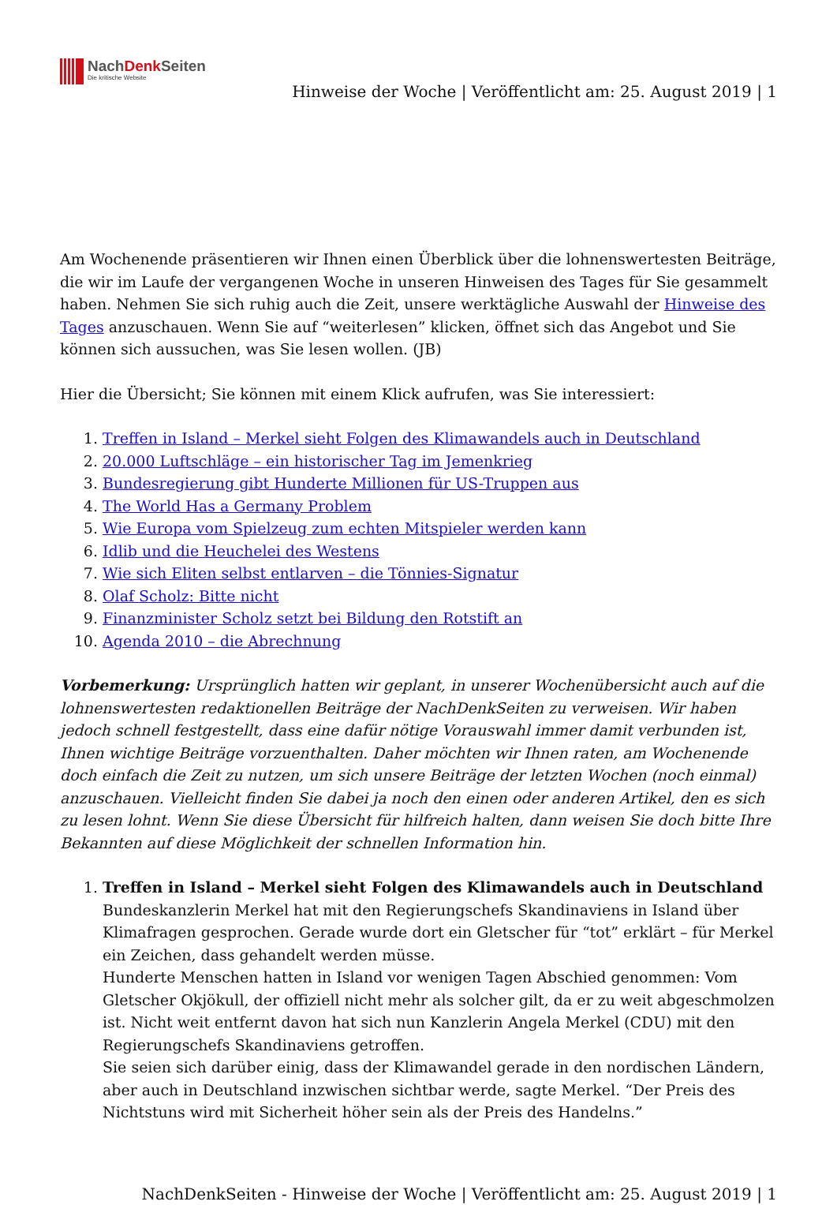NachDenk Seiten
Die kritische Website
Hinweise der Woche | Veröffentlicht am: 25. August 2019 | 1
Am Wochenende präsentieren wir Ihnen einen Überblick über die lohnenswertesten Beiträge, die wir im Laufe der vergangenen Woche in unseren Hinweisen des Tages für Sie gesammelt haben. Nehmen Sie sich ruhig auch die Zeit, unsere werktägliche Auswahl der Hinweise des Tages anzuschauen. Wenn Sie auf “weiterlesen” klicken, öffnet sich das Angebot und Sie können sich aussuchen, was Sie lesen wollen. (JB)
Hier die Übersicht; Sie können mit einem Klick aufrufen, was Sie interessiert:
1. Treffen in Island – Merkel sieht Folgen des Klimawandels auch in Deutschland
2. 20.000 Luftschläge – ein historischer Tag im Jemenkrieg
3. Bundesregierung gibt Hunderte Millionen für US-Truppen aus
4. The World Has a Germany Problem
5. Wie Europa vom Spielzeug zum echten Mitspieler werden kann
6. Idlib und die Heuchelei des Westens
7. Wie sich Eliten selbst entlarven – die Tönnies-Signatur
8. Olaf Scholz: Bitte nicht
9. Finanzminister Scholz setzt bei Bildung den Rotstift an
10. Agenda 2010 – die Abrechnung
Vorbemerkung: Ursprünglich hatten wir geplant, in unserer Wochenübersicht auch auf die lohnenswertesten redaktionellen Beiträge der NachDenkSeiten zu verweisen. Wir haben jedoch schnell festgestellt, dass eine dafür nötige Vorauswahl immer damit verbunden ist, Ihnen wichtige Beiträge vorzuenthalten. Daher möchten wir Ihnen raten, am Wochenende doch einfach die Zeit zu nutzen, um sich unsere Beiträge der letzten Wochen (noch einmal) anzuschauen. Vielleicht finden Sie dabei ja noch den einen oder anderen Artikel, den es sich zu lesen lohnt. Wenn Sie diese Übersicht für hilfreich halten, dann weisen Sie doch bitte Ihre Bekannten auf diese Möglichkeit der schnellen Information hin.
1. Treffen in Island – Merkel sieht Folgen des Klimawandels auch in Deutschland
Bundeskanzlerin Merkel hat mit den Regierungschefs Skandinaviens in Island über Klimafragen gesprochen. Gerade wurde dort ein Gletscher für “tot” erklärt – für Merkel ein Zeichen, dass gehandelt werden müsse.
Hunderte Menschen hatten in Island vor wenigen Tagen Abschied genommen: Vom Gletscher Okjökull, der offiziell nicht mehr als solcher gilt, da er zu weit abgeschmolzen ist. Nicht weit entfernt davon hat sich nun Kanzlerin Angela Merkel (CDU) mit den Regierungschefs Skandinaviens getroffen.
Sie seien sich darüber einig, dass der Klimawandel gerade in den nordischen Ländern, aber auch in Deutschland inzwischen sichtbar werde, sagte Merkel. “Der Preis des Nichtstuns wird mit Sicherheit höher sein als der Preis des Handelns.”
NachDenkSeiten - Hinweise der Woche | Veröffentlicht am: 25. August 2019 | 1